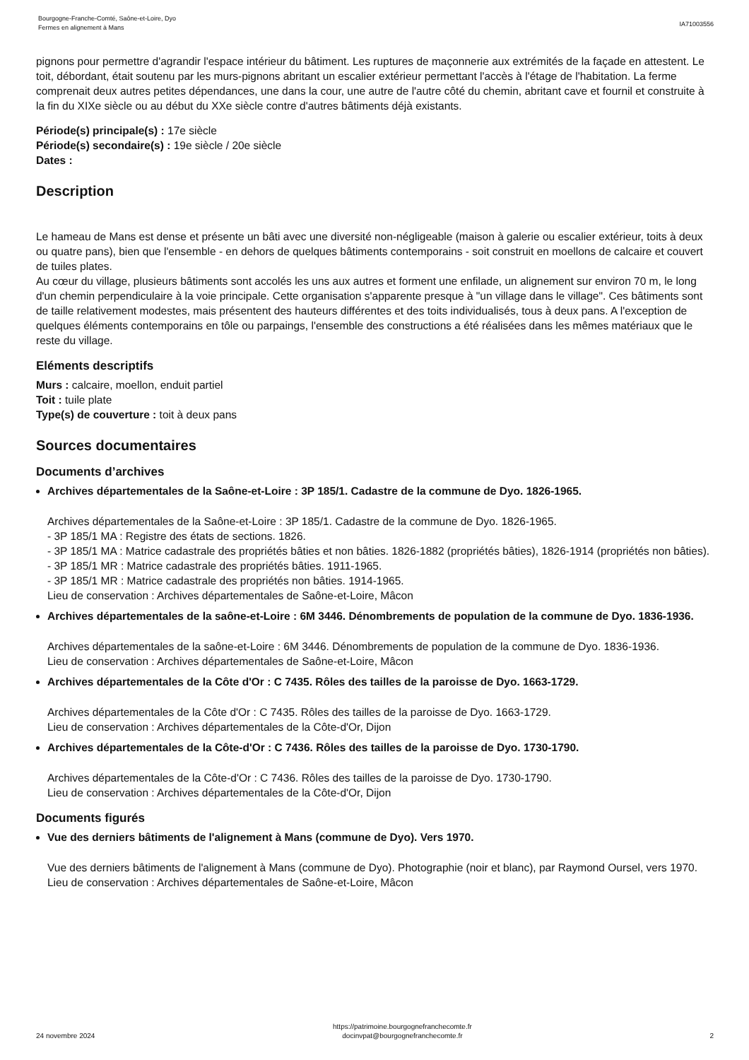Bourgogne-Franche-Comté, Saône-et-Loire, Dyo
Fermes en alignement à Mans
IA71003556
pignons pour permettre d'agrandir l'espace intérieur du bâtiment. Les ruptures de maçonnerie aux extrémités de la façade en attestent. Le toit, débordant, était soutenu par les murs-pignons abritant un escalier extérieur permettant l'accès à l'étage de l'habitation. La ferme comprenait deux autres petites dépendances, une dans la cour, une autre de l'autre côté du chemin, abritant cave et fournil et construite à la fin du XIXe siècle ou au début du XXe siècle contre d'autres bâtiments déjà existants.
Période(s) principale(s) : 17e siècle
Période(s) secondaire(s) : 19e siècle / 20e siècle
Dates :
Description
Le hameau de Mans est dense et présente un bâti avec une diversité non-négligeable (maison à galerie ou escalier extérieur, toits à deux ou quatre pans), bien que l'ensemble - en dehors de quelques bâtiments contemporains - soit construit en moellons de calcaire et couvert de tuiles plates.
Au cœur du village, plusieurs bâtiments sont accolés les uns aux autres et forment une enfilade, un alignement sur environ 70 m, le long d'un chemin perpendiculaire à la voie principale. Cette organisation s'apparente presque à "un village dans le village". Ces bâtiments sont de taille relativement modestes, mais présentent des hauteurs différentes et des toits individualisés, tous à deux pans. A l'exception de quelques éléments contemporains en tôle ou parpaings, l'ensemble des constructions a été réalisées dans les mêmes matériaux que le reste du village.
Eléments descriptifs
Murs : calcaire, moellon, enduit partiel
Toit : tuile plate
Type(s) de couverture : toit à deux pans
Sources documentaires
Documents d’archives
Archives départementales de la Saône-et-Loire : 3P 185/1. Cadastre de la commune de Dyo. 1826-1965.
Archives départementales de la Saône-et-Loire : 3P 185/1. Cadastre de la commune de Dyo. 1826-1965.
- 3P 185/1 MA : Registre des états de sections. 1826.
- 3P 185/1 MA : Matrice cadastrale des propriétés bâties et non bâties. 1826-1882 (propriétés bâties), 1826-1914 (propriétés non bâties).
- 3P 185/1 MR : Matrice cadastrale des propriétés bâties. 1911-1965.
- 3P 185/1 MR : Matrice cadastrale des propriétés non bâties. 1914-1965.
Lieu de conservation : Archives départementales de Saône-et-Loire, Mâcon
Archives départementales de la saône-et-Loire : 6M 3446. Dénombrements de population de la commune de Dyo. 1836-1936.
Archives départementales de la saône-et-Loire : 6M 3446. Dénombrements de population de la commune de Dyo. 1836-1936.
Lieu de conservation : Archives départementales de Saône-et-Loire, Mâcon
Archives départementales de la Côte d'Or : C 7435. Rôles des tailles de la paroisse de Dyo. 1663-1729.
Archives départementales de la Côte d'Or : C 7435. Rôles des tailles de la paroisse de Dyo. 1663-1729.
Lieu de conservation : Archives départementales de la Côte-d'Or, Dijon
Archives départementales de la Côte-d'Or : C 7436. Rôles des tailles de la paroisse de Dyo. 1730-1790.
Archives départementales de la Côte-d'Or : C 7436. Rôles des tailles de la paroisse de Dyo. 1730-1790.
Lieu de conservation : Archives départementales de la Côte-d'Or, Dijon
Documents figurés
Vue des derniers bâtiments de l'alignement à Mans (commune de Dyo). Vers 1970.
Vue des derniers bâtiments de l'alignement à Mans (commune de Dyo). Photographie (noir et blanc), par Raymond Oursel, vers 1970.
Lieu de conservation : Archives départementales de Saône-et-Loire, Mâcon
24 novembre 2024
https://patrimoine.bourgognefranchecomte.fr
docinvpat@bourgognefranchecomte.fr
2